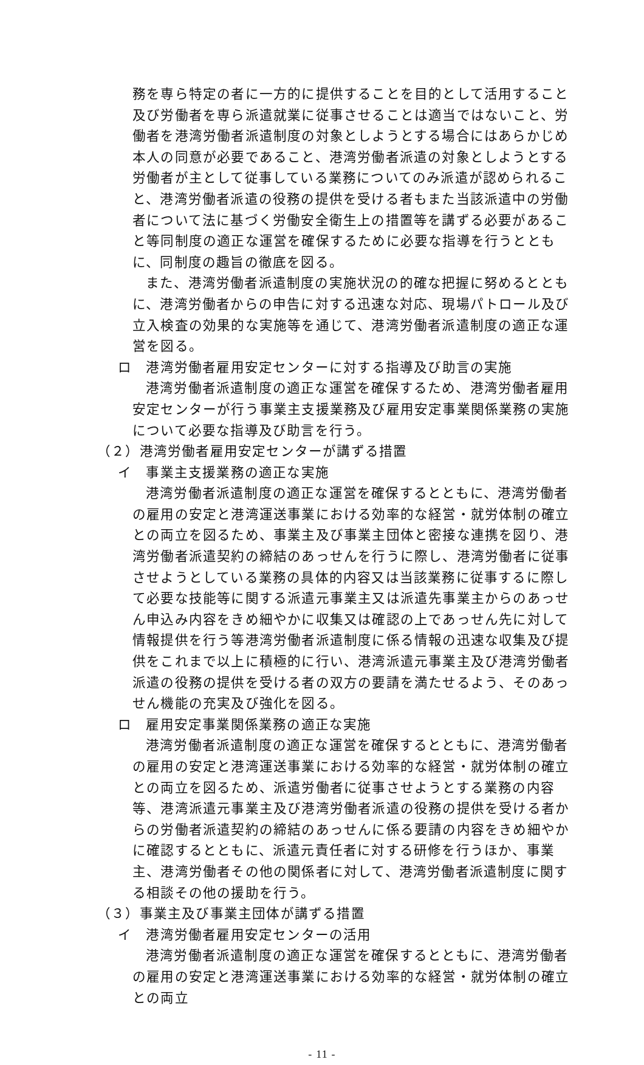務を専ら特定の者に一方的に提供することを目的として活用すること及び労働者を専ら派遣就業に従事させることは適当ではないこと、労働者を港湾労働者派遣制度の対象としようとする場合にはあらかじめ本人の同意が必要であること、港湾労働者派遣の対象としようとする労働者が主として従事している業務についてのみ派遣が認められること、港湾労働者派遣の役務の提供を受ける者もまた当該派遣中の労働者について法に基づく労働安全衛生上の措置等を講ずる必要があること等同制度の適正な運営を確保するために必要な指導を行うとともに、同制度の趣旨の徹底を図る。
また、港湾労働者派遣制度の実施状況の的確な把握に努めるとともに、港湾労働者からの申告に対する迅速な対応、現場パトロール及び立入検査の効果的な実施等を通じて、港湾労働者派遣制度の適正な運営を図る。
ロ　港湾労働者雇用安定センターに対する指導及び助言の実施
港湾労働者派遣制度の適正な運営を確保するため、港湾労働者雇用安定センターが行う事業主支援業務及び雇用安定事業関係業務の実施について必要な指導及び助言を行う。
（２）港湾労働者雇用安定センターが講ずる措置
イ　事業主支援業務の適正な実施
港湾労働者派遣制度の適正な運営を確保するとともに、港湾労働者の雇用の安定と港湾運送事業における効率的な経営・就労体制の確立との両立を図るため、事業主及び事業主団体と密接な連携を図り、港湾労働者派遣契約の締結のあっせんを行うに際し、港湾労働者に従事させようとしている業務の具体的内容又は当該業務に従事するに際して必要な技能等に関する派遣元事業主又は派遣先事業主からのあっせん申込み内容をきめ細やかに収集又は確認の上であっせん先に対して情報提供を行う等港湾労働者派遣制度に係る情報の迅速な収集及び提供をこれまで以上に積極的に行い、港湾派遣元事業主及び港湾労働者派遣の役務の提供を受ける者の双方の要請を満たせるよう、そのあっせん機能の充実及び強化を図る。
ロ　雇用安定事業関係業務の適正な実施
港湾労働者派遣制度の適正な運営を確保するとともに、港湾労働者の雇用の安定と港湾運送事業における効率的な経営・就労体制の確立との両立を図るため、派遣労働者に従事させようとする業務の内容等、港湾派遣元事業主及び港湾労働者派遣の役務の提供を受ける者からの労働者派遣契約の締結のあっせんに係る要請の内容をきめ細やかに確認するとともに、派遣元責任者に対する研修を行うほか、事業主、港湾労働者その他の関係者に対して、港湾労働者派遣制度に関する相談その他の援助を行う。
（３）事業主及び事業主団体が講ずる措置
イ　港湾労働者雇用安定センターの活用
港湾労働者派遣制度の適正な運営を確保するとともに、港湾労働者の雇用の安定と港湾運送事業における効率的な経営・就労体制の確立との両立
- 11 -